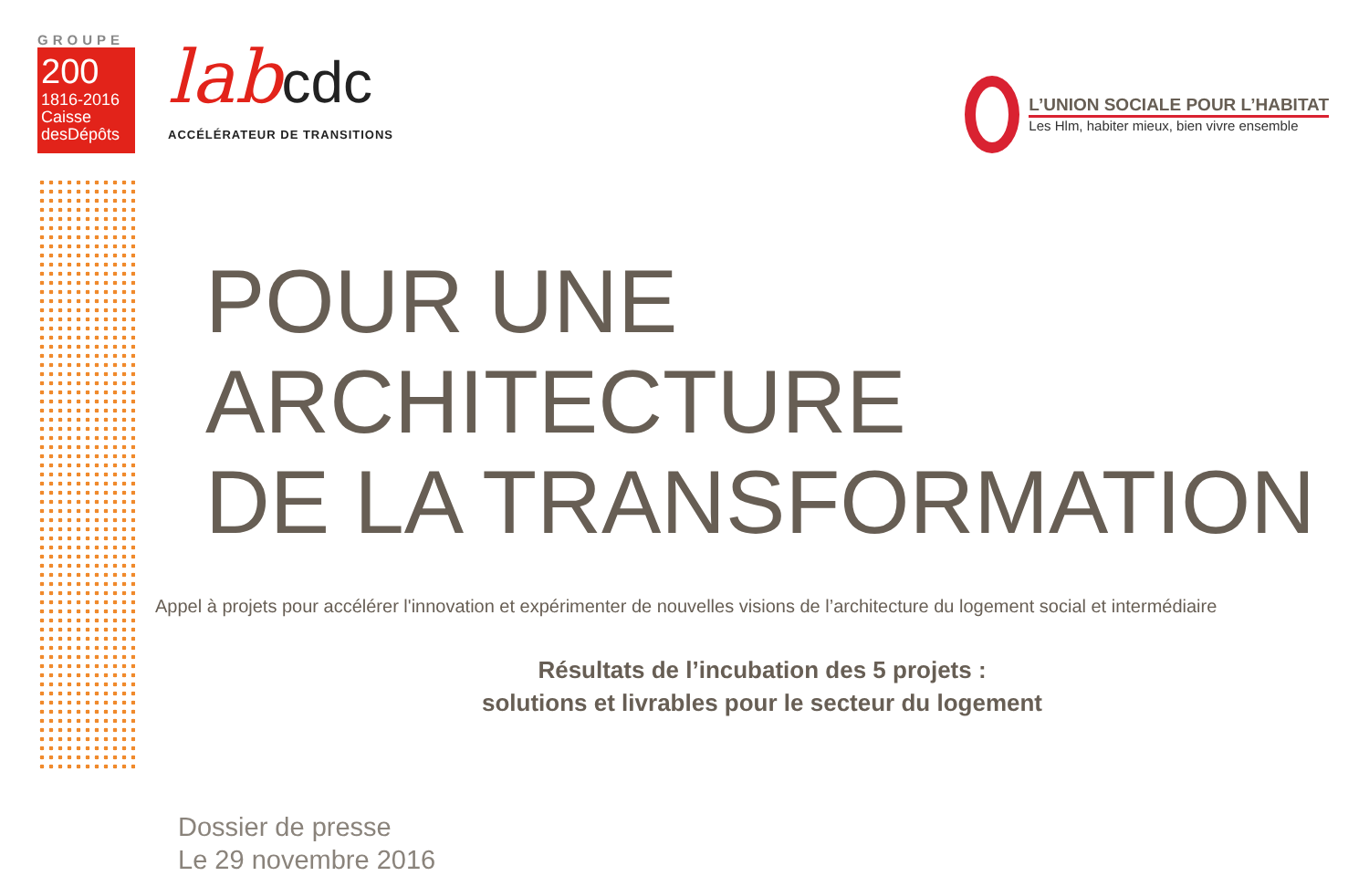GROUPE
200
1816-2016
Caisse
desDépôts
labcdc
ACCÉLÉRATEUR DE TRANSITIONS
L’UNION SOCIALE POUR L’HABITAT
Les Hlm, habiter mieux, bien vivre ensemble
POUR UNE ARCHITECTURE
DE LA TRANSFORMATION
Appel à projets pour accélérer l'innovation et expérimenter de nouvelles visions de l’architecture du logement social et intermédiaire
Résultats de l’incubation des 5 projets :
solutions et livrables pour le secteur du logement
Dossier de presse
Le 29 novembre 2016